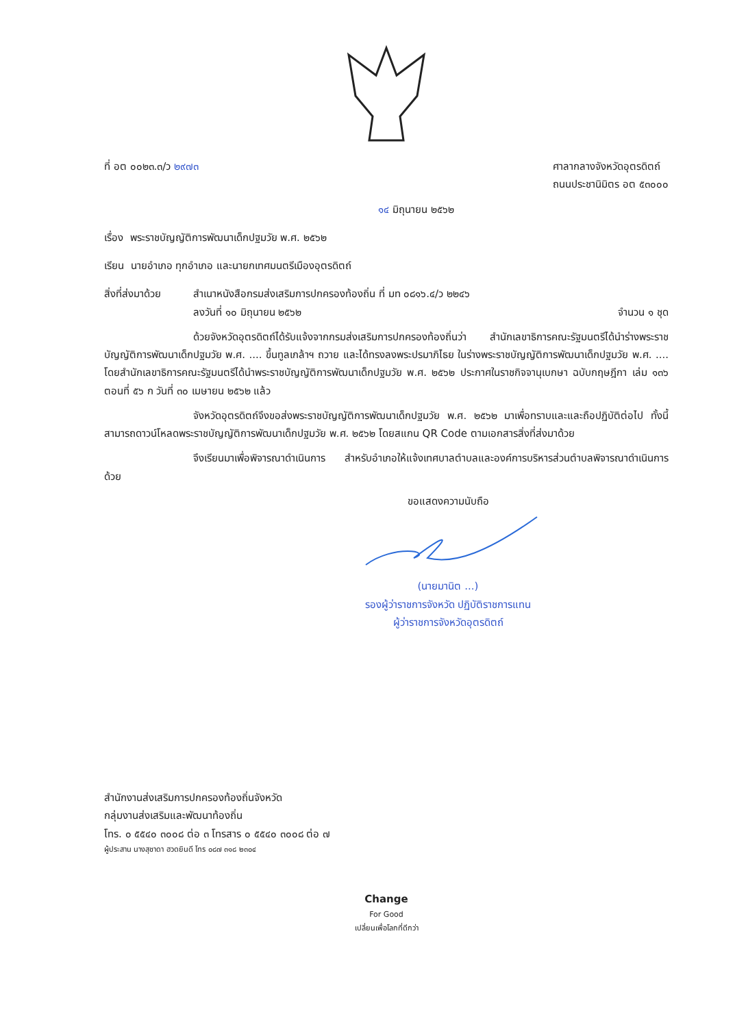ที่ อต ๐๐๒๓.๓/ว ๒๙๗๓ ศาลากลางจังหวัดอุตรดิตถ์
ถนนประชานิมิตร อต ๕๓๐๐๐
๑๔ มิถุนายน ๒๕๖๒
เรื่อง พระราชบัญญัติการพัฒนาเด็กปฐมวัย พ.ศ. ๒๕๖๒
เรียน นายอำเภอ ทุกอำเภอ และนายกเทศมนตรีเมืองอุตรดิตถ์
สิ่งที่ส่งมาด้วย
สำเนาหนังสือกรมส่งเสริมการปกครองท้องถิ่น ที่ มท ๐๘๑๖.๔/ว ๒๒๔๖
ลงวันที่ ๑๐ มิถุนายน ๒๕๖๒ จำนวน ๑ ชุด
ด้วยจังหวัดอุตรดิตถ์ได้รับแจ้งจากกรมส่งเสริมการปกครองท้องถิ่นว่า สำนักเลขาธิการคณะรัฐมนตรีได้นำร่างพระราชบัญญัติการพัฒนาเด็กปฐมวัย พ.ศ. .... ขึ้นทูลเกล้าฯ ถวาย และได้ทรงลงพระปรมาภิไธย ในร่างพระราชบัญญัติการพัฒนาเด็กปฐมวัย พ.ศ. .... โดยสำนักเลขาธิการคณะรัฐมนตรีได้นำพระราชบัญญัติการพัฒนาเด็กปฐมวัย พ.ศ. ๒๕๖๒ ประกาศในราชกิจจานุเบกษา ฉบับกฤษฎีกา เล่ม ๑๓๖ ตอนที่ ๕๖ ก วันที่ ๓๐ เมษายน ๒๕๖๒ แล้ว
จังหวัดอุตรดิตถ์จึงขอส่งพระราชบัญญัติการพัฒนาเด็กปฐมวัย พ.ศ. ๒๕๖๒ มาเพื่อทราบและและถือปฏิบัติต่อไป ทั้งนี้ สามารถดาวน์โหลดพระราชบัญญัติการพัฒนาเด็กปฐมวัย พ.ศ. ๒๕๖๒ โดยสแกน QR Code ตามเอกสารสิ่งที่ส่งมาด้วย
จึงเรียนมาเพื่อพิจารณาดำเนินการ สำหรับอำเภอให้แจ้งเทศบาลตำบลและองค์การบริหารส่วนตำบลพิจารณาดำเนินการด้วย
ขอแสดงความนับถือ
(นายมานิต ...)
รองผู้ว่าราชการจังหวัด ปฏิบัติราชการแทน
ผู้ว่าราชการจังหวัดอุตรดิตถ์
สำนักงานส่งเสริมการปกครองท้องถิ่นจังหวัด
กลุ่มงานส่งเสริมและพัฒนาท้องถิ่น
โทร. ๐ ๕๕๔๐ ๓๐๐๘ ต่อ ๓ โทรสาร ๐ ๕๕๔๐ ๓๐๐๘ ต่อ ๗
ผู้ประสาน นางสุชาดา ฮวดยินดี โทร ๐๘๗ ๓๑๘ ๒๓๐๔
Change
For Good
เปลี่ยนเพื่อโลกที่ดีกว่า